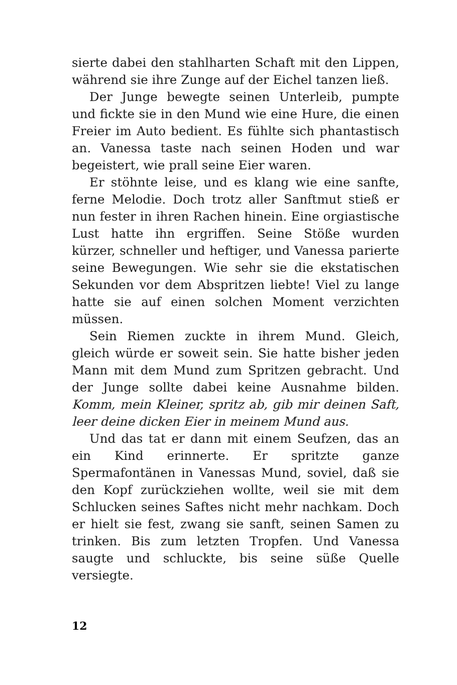sierte dabei den stahlharten Schaft mit den Lippen, während sie ihre Zunge auf der Eichel tanzen ließ.
Der Junge bewegte seinen Unterleib, pumpte und fickte sie in den Mund wie eine Hure, die einen Freier im Auto bedient. Es fühlte sich phantastisch an. Vanessa taste nach seinen Hoden und war begeistert, wie prall seine Eier waren.
Er stöhnte leise, und es klang wie eine sanfte, ferne Melodie. Doch trotz aller Sanftmut stieß er nun fester in ihren Rachen hinein. Eine orgiastische Lust hatte ihn ergriffen. Seine Stöße wurden kürzer, schneller und heftiger, und Vanessa parierte seine Bewegungen. Wie sehr sie die ekstatischen Sekunden vor dem Abspritzen liebte! Viel zu lange hatte sie auf einen solchen Moment verzichten müssen.
Sein Riemen zuckte in ihrem Mund. Gleich, gleich würde er soweit sein. Sie hatte bisher jeden Mann mit dem Mund zum Spritzen gebracht. Und der Junge sollte dabei keine Ausnahme bilden. Komm, mein Kleiner, spritz ab, gib mir deinen Saft, leer deine dicken Eier in meinem Mund aus.
Und das tat er dann mit einem Seufzen, das an ein Kind erinnerte. Er spritzte ganze Spermafontänen in Vanessas Mund, soviel, daß sie den Kopf zurückziehen wollte, weil sie mit dem Schlucken seines Saftes nicht mehr nachkam. Doch er hielt sie fest, zwang sie sanft, seinen Samen zu trinken. Bis zum letzten Tropfen. Und Vanessa saugte und schluckte, bis seine süße Quelle versiegte.
12